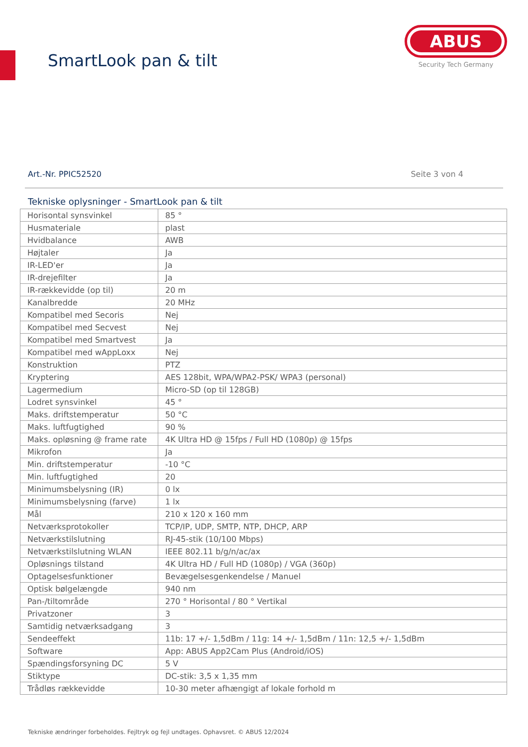SmartLook pan & tilt
ABUS
Security Tech Germany
Art.-Nr. PPIC52520 Seite 3 von 4
Tekniske oplysninger - SmartLook pan & tilt
| Horisontal synsvinkel | 85 ° |
| Husmateriale | plast |
| Hvidbalance | AWB |
| Højtaler | Ja |
| IR-LED'er | Ja |
| IR-drejefilter | Ja |
| IR-rækkevidde (op til) | 20 m |
| Kanalbredde | 20 MHz |
| Kompatibel med Secoris | Nej |
| Kompatibel med Secvest | Nej |
| Kompatibel med Smartvest | Ja |
| Kompatibel med wAppLoxx | Nej |
| Konstruktion | PTZ |
| Kryptering | AES 128bit, WPA/WPA2-PSK/ WPA3 (personal) |
| Lagermedium | Micro-SD (op til 128GB) |
| Lodret synsvinkel | 45 ° |
| Maks. driftstemperatur | 50 °C |
| Maks. luftfugtighed | 90 % |
| Maks. opløsning @ frame rate | 4K Ultra HD @ 15fps / Full HD (1080p) @ 15fps |
| Mikrofon | Ja |
| Min. driftstemperatur | -10 °C |
| Min. luftfugtighed | 20 |
| Minimumsbelysning (IR) | 0 lx |
| Minimumsbelysning (farve) | 1 lx |
| Mål | 210 x 120 x 160 mm |
| Netværksprotokoller | TCP/IP, UDP, SMTP, NTP, DHCP, ARP |
| Netværkstilslutning | RJ-45-stik (10/100 Mbps) |
| Netværkstilslutning WLAN | IEEE 802.11 b/g/n/ac/ax |
| Opløsnings tilstand | 4K Ultra HD / Full HD (1080p) / VGA (360p) |
| Optagelsesfunktioner | Bevægelsesgenkendelse / Manuel |
| Optisk bølgelængde | 940 nm |
| Pan-/tiltområde | 270 ° Horisontal / 80 ° Vertikal |
| Privatzoner | 3 |
| Samtidig netværksadgang | 3 |
| Sendeeffekt | 11b: 17 +/- 1,5dBm / 11g: 14 +/- 1,5dBm / 11n: 12,5 +/- 1,5dBm |
| Software | App: ABUS App2Cam Plus (Android/iOS) |
| Spændingsforsyning DC | 5 V |
| Stiktype | DC-stik: 3,5 x 1,35 mm |
| Trådløs rækkevidde | 10-30 meter afhængigt af lokale forhold m |
Tekniske ændringer forbeholdes. Fejltryk og fejl undtages. Ophavsret. © ABUS 12/2024